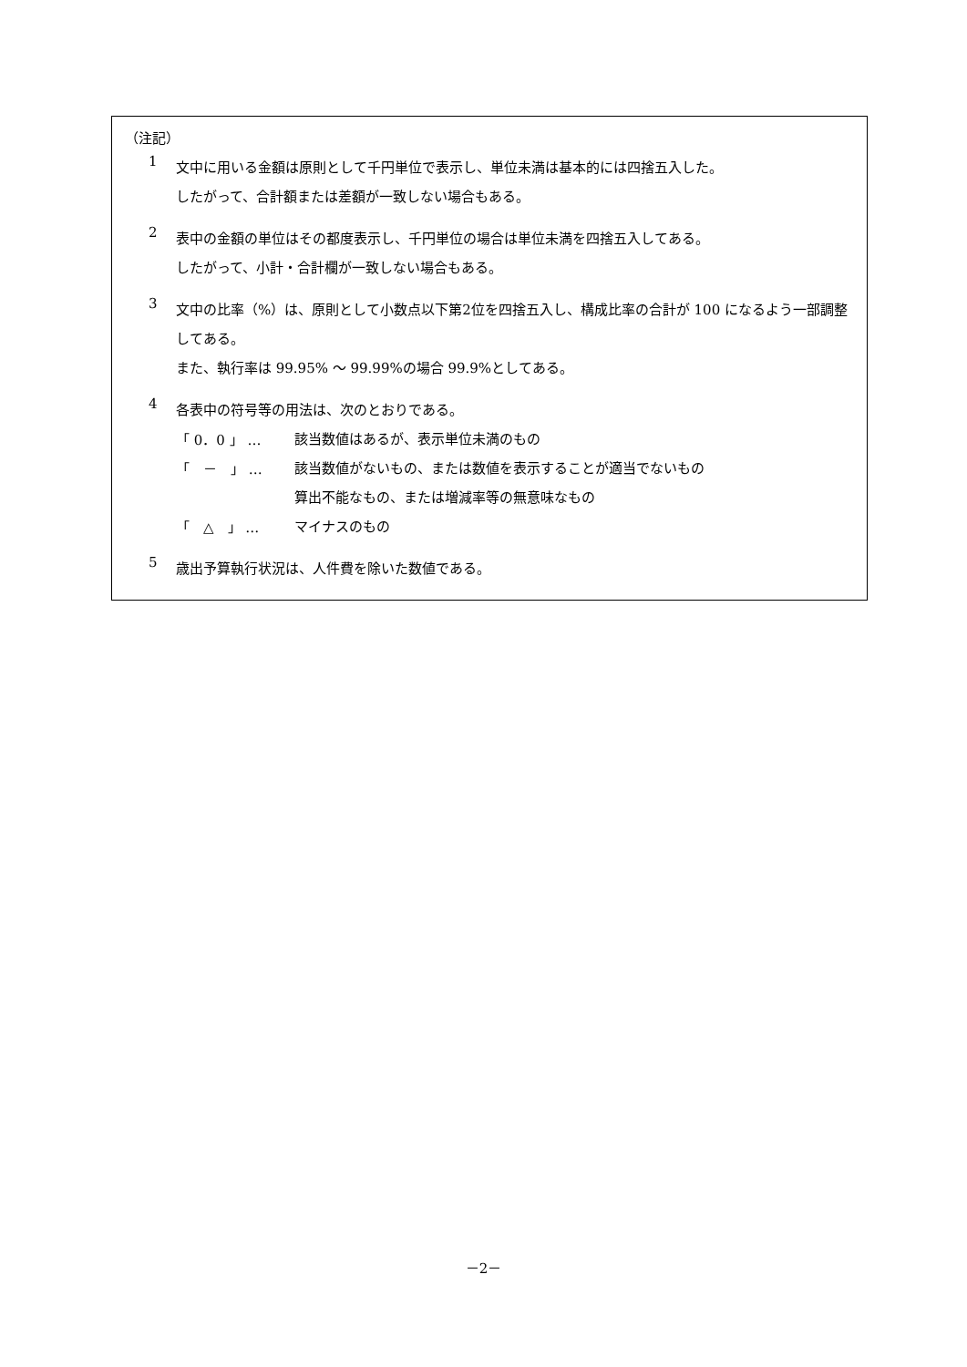（注記）
1
文中に用いる金額は原則として千円単位で表示し、単位未満は基本的には四捨五入した。
したがって、合計額または差額が一致しない場合もある。
2
表中の金額の単位はその都度表示し、千円単位の場合は単位未満を四捨五入してある。
したがって、小計・合計欄が一致しない場合もある。
3
文中の比率（%）は、原則として小数点以下第2位を四捨五入し、構成比率の合計が 100 になるよう一部調整してある。
また、執行率は 99.95% ～ 99.99%の場合 99.9%としてある。
4
各表中の符号等の用法は、次のとおりである。
「 0．0 」 …
該当数値はあるが、表示単位未満のもの
「　－　」 …
該当数値がないもの、または数値を表示することが適当でないもの
算出不能なもの、または増減率等の無意味なもの
「　△　」 …
マイナスのもの
5
歳出予算執行状況は、人件費を除いた数値である。
－2－